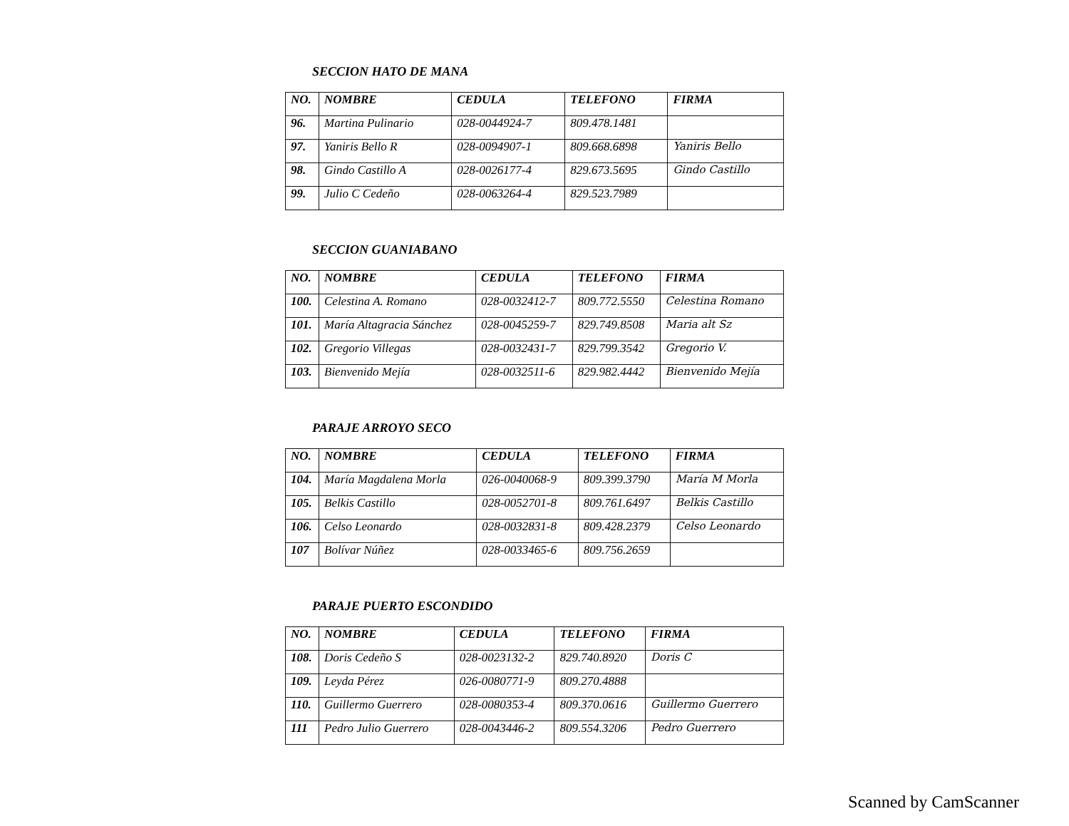SECCION HATO DE MANA
| NO. | NOMBRE | CEDULA | TELEFONO | FIRMA |
| --- | --- | --- | --- | --- |
| 96. | Martina Pulinario | 028-0044924-7 | 809.478.1481 | |
| 97. | Yaniris Bello R | 028-0094907-1 | 809.668.6898 | Yaniris Bello |
| 98. | Gindo Castillo A | 028-0026177-4 | 829.673.5695 | Gindo Castillo |
| 99. | Julio C Cedeño | 028-0063264-4 | 829.523.7989 | |
SECCION GUANIABANO
| NO. | NOMBRE | CEDULA | TELEFONO | FIRMA |
| --- | --- | --- | --- | --- |
| 100. | Celestina A. Romano | 028-0032412-7 | 809.772.5550 | Celestina Romano |
| 101. | María Altagracia Sánchez | 028-0045259-7 | 829.749.8508 | Maria alt Sz |
| 102. | Gregorio Villegas | 028-0032431-7 | 829.799.3542 | Gregorio V. |
| 103. | Bienvenido Mejía | 028-0032511-6 | 829.982.4442 | Bienvenido Mejía |
PARAJE ARROYO SECO
| NO. | NOMBRE | CEDULA | TELEFONO | FIRMA |
| --- | --- | --- | --- | --- |
| 104. | María Magdalena Morla | 026-0040068-9 | 809.399.3790 | María M Morla |
| 105. | Belkis Castillo | 028-0052701-8 | 809.761.6497 | Belkis Castillo |
| 106. | Celso Leonardo | 028-0032831-8 | 809.428.2379 | Celso Leonardo |
| 107 | Bolívar Núñez | 028-0033465-6 | 809.756.2659 | |
PARAJE PUERTO ESCONDIDO
| NO. | NOMBRE | CEDULA | TELEFONO | FIRMA |
| --- | --- | --- | --- | --- |
| 108. | Doris Cedeño S | 028-0023132-2 | 829.740.8920 | Doris C |
| 109. | Leyda Pérez | 026-0080771-9 | 809.270.4888 | |
| 110. | Guillermo Guerrero | 028-0080353-4 | 809.370.0616 | Guillermo Guerrero |
| 111 | Pedro Julio Guerrero | 028-0043446-2 | 809.554.3206 | Pedro Guerrero |
Scanned by CamScanner